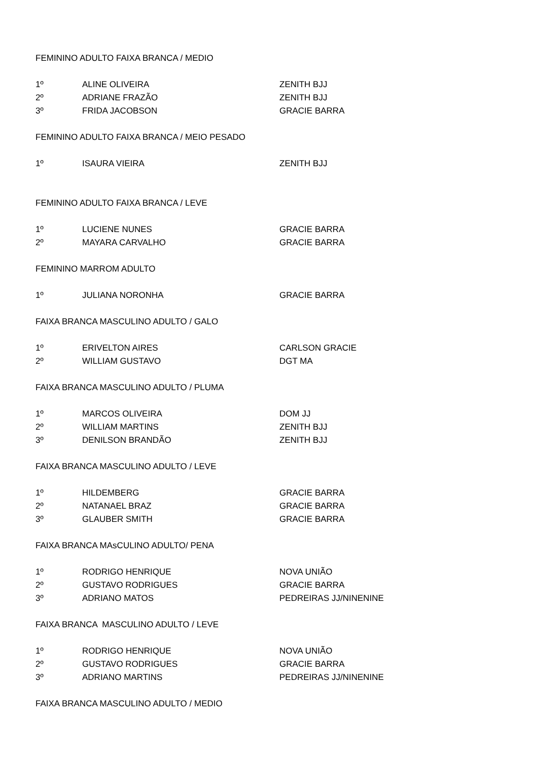| FEMININO ADULTO FAIXA BRANCA / MEDIO | | |
| 1º | ALINE OLIVEIRA | ZENITH BJJ |
| 2º | ADRIANE FRAZÃO | ZENITH BJJ |
| 3º | FRIDA JACOBSON | GRACIE BARRA |
| FEMININO ADULTO FAIXA BRANCA / MEIO PESADO | | |
| 1º | ISAURA VIEIRA | ZENITH BJJ |
| FEMININO ADULTO FAIXA BRANCA / LEVE | | |
| 1º | LUCIENE NUNES | GRACIE BARRA |
| 2º | MAYARA CARVALHO | GRACIE BARRA |
| FEMININO MARROM ADULTO | | |
| 1º | JULIANA NORONHA | GRACIE BARRA |
| FAIXA BRANCA MASCULINO ADULTO / GALO | | |
| 1º | ERIVELTON AIRES | CARLSON GRACIE |
| 2º | WILLIAM GUSTAVO | DGT MA |
| FAIXA BRANCA MASCULINO ADULTO / PLUMA | | |
| 1º | MARCOS OLIVEIRA | DOM JJ |
| 2º | WILLIAM MARTINS | ZENITH BJJ |
| 3º | DENILSON BRANDÃO | ZENITH BJJ |
| FAIXA BRANCA MASCULINO ADULTO / LEVE | | |
| 1º | HILDEMBERG | GRACIE BARRA |
| 2º | NATANAEL BRAZ | GRACIE BARRA |
| 3º | GLAUBER SMITH | GRACIE BARRA |
| FAIXA BRANCA MAsCULINO ADULTO/ PENA | | |
| 1º | RODRIGO HENRIQUE | NOVA UNIÃO |
| 2º | GUSTAVO RODRIGUES | GRACIE BARRA |
| 3º | ADRIANO MATOS | PEDREIRAS JJ/NINENINE |
| FAIXA BRANCA MASCULINO ADULTO / LEVE | | |
| 1º | RODRIGO HENRIQUE | NOVA UNIÃO |
| 2º | GUSTAVO RODRIGUES | GRACIE BARRA |
| 3º | ADRIANO MARTINS | PEDREIRAS JJ/NINENINE |
| FAIXA BRANCA MASCULINO ADULTO / MEDIO | | |